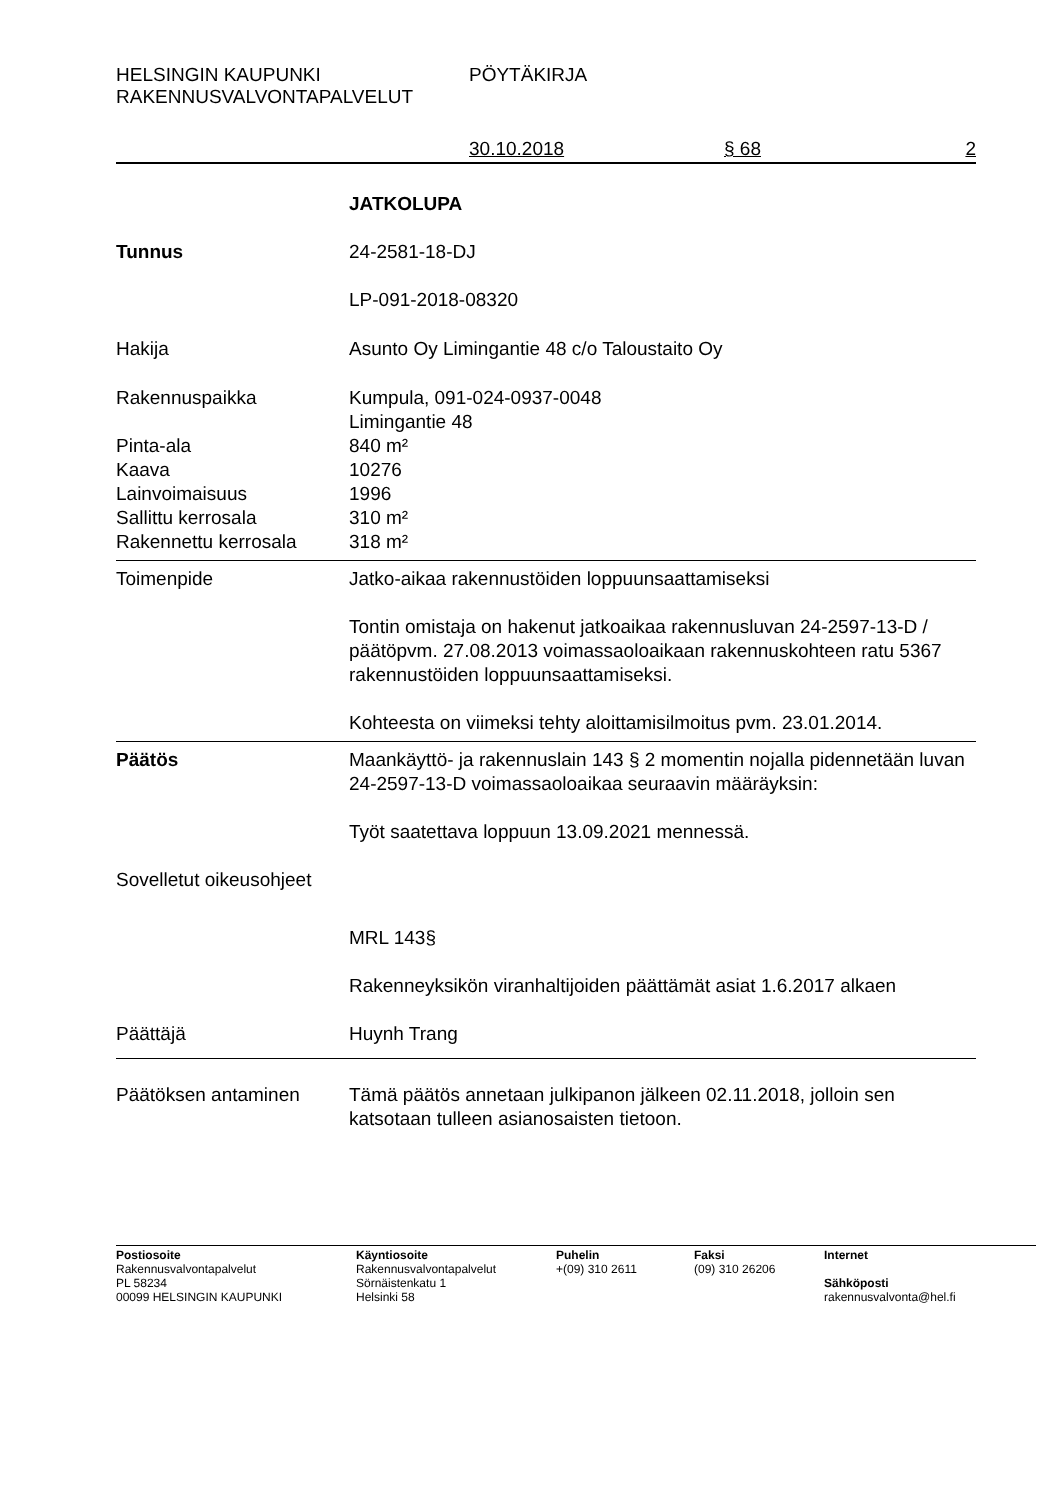HELSINGIN KAUPUNKI
RAKENNUSVALVONTAPALVELUT
PÖYTÄKIRJA
30.10.2018 § 68 2
JATKOLUPA
Tunnus 24-2581-18-DJ
LP-091-2018-08320
Hakija Asunto Oy Limingantie 48 c/o Taloustaito Oy
Rakennuspaikka Kumpula, 091-024-0937-0048
Limingantie 48
Pinta-ala 840 m²
Kaava 10276
Lainvoimaisuus 1996
Sallittu kerrosala 310 m²
Rakennettu kerrosala 318 m²
Toimenpide Jatko-aikaa rakennustöiden loppuunsaattamiseksi
Tontin omistaja on hakenut jatkoaikaa rakennusluvan 24-2597-13-D / päätöpvm. 27.08.2013 voimassaoloaikaan rakennuskohteen ratu 5367 rakennustöiden loppuunsaattamiseksi.
Kohteesta on viimeksi tehty aloittamisilmoitus pvm. 23.01.2014.
Päätös Maankäyttö- ja rakennuslain 143 § 2 momentin nojalla pidennetään luvan 24-2597-13-D voimassaoloaikaa seuraavin määräyksin:
Työt saatettava loppuun 13.09.2021 mennessä.
Sovelletut oikeusohjeet
MRL 143§
Rakenneyksikön viranhaltijoiden päättämät asiat 1.6.2017 alkaen
Päättäjä Huynh Trang
Päätöksen antaminen Tämä päätös annetaan julkipanon jälkeen 02.11.2018, jolloin sen katsotaan tulleen asianosaisten tietoon.
Postiosoite
Rakennusvalvontapalvelut
PL 58234
00099 HELSINGIN KAUPUNKI
Käyntiosoite
Rakennusvalvontapalvelut
Sörnäistenkatu 1
Helsinki 58
Puhelin
+(09) 310 2611
Faksi
(09) 310 26206
Internet
Sähköposti
rakennusvalvonta@hel.fi